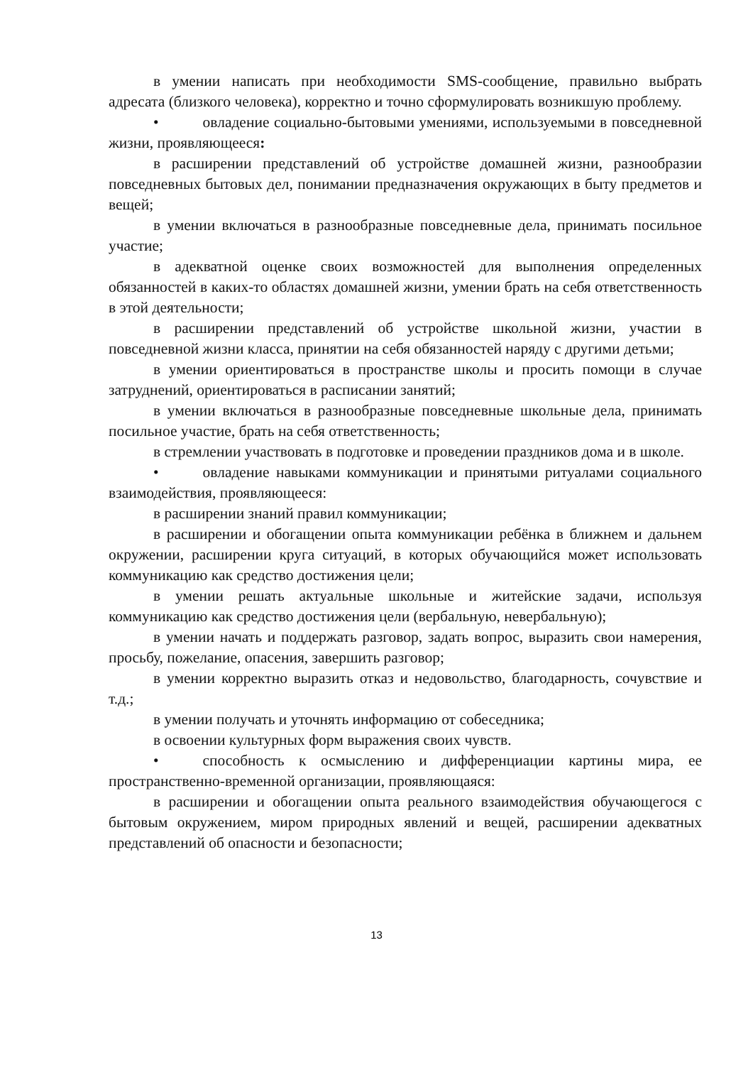в умении написать при необходимости SMS-сообщение, правильно выбрать адресата (близкого человека), корректно и точно сформулировать возникшую проблему.
• овладение социально-бытовыми умениями, используемыми в повседневной жизни, проявляющееся:
в расширении представлений об устройстве домашней жизни, разнообразии повседневных бытовых дел, понимании предназначения окружающих в быту предметов и вещей;
в умении включаться в разнообразные повседневные дела, принимать посильное участие;
в адекватной оценке своих возможностей для выполнения определенных обязанностей в каких-то областях домашней жизни, умении брать на себя ответственность в этой деятельности;
в расширении представлений об устройстве школьной жизни, участии в повседневной жизни класса, принятии на себя обязанностей наряду с другими детьми;
в умении ориентироваться в пространстве школы и просить помощи в случае затруднений, ориентироваться в расписании занятий;
в умении включаться в разнообразные повседневные школьные дела, принимать посильное участие, брать на себя ответственность;
в стремлении участвовать в подготовке и проведении праздников дома и в школе.
• овладение навыками коммуникации и принятыми ритуалами социального взаимодействия, проявляющееся:
в расширении знаний правил коммуникации;
в расширении и обогащении опыта коммуникации ребёнка в ближнем и дальнем окружении, расширении круга ситуаций, в которых обучающийся может использовать коммуникацию как средство достижения цели;
в умении решать актуальные школьные и житейские задачи, используя коммуникацию как средство достижения цели (вербальную, невербальную);
в умении начать и поддержать разговор, задать вопрос, выразить свои намерения, просьбу, пожелание, опасения, завершить разговор;
в умении корректно выразить отказ и недовольство, благодарность, сочувствие и т.д.;
в умении получать и уточнять информацию от собеседника;
в освоении культурных форм выражения своих чувств.
• способность к осмыслению и дифференциации картины мира, ее пространственно-временной организации, проявляющаяся:
в расширении и обогащении опыта реального взаимодействия обучающегося с бытовым окружением, миром природных явлений и вещей, расширении адекватных представлений об опасности и безопасности;
13